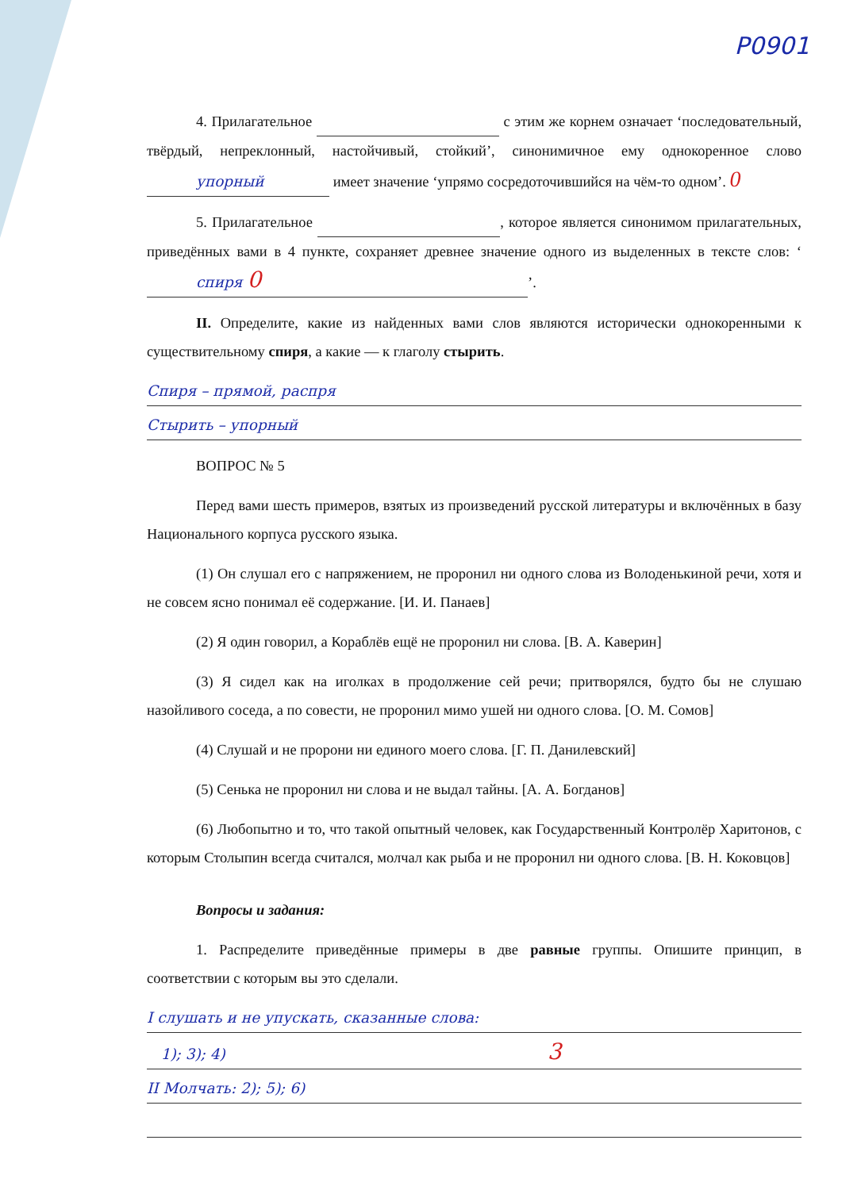P0901
4. Прилагательное с этим же корнем означает ‘последовательный, твёрдый, непреклонный, настойчивый, стойкий’, синонимичное ему однокоренное слово упорный имеет значение ‘упрямо сосредоточившийся на чём-то одном’. 0
5. Прилагательное , которое является синонимом прилагательных, приведённых вами в 4 пункте, сохраняет древнее значение одного из выделенных в тексте слов: ‘спиря 0’.
II. Определите, какие из найденных вами слов являются исторически однокоренными к существительному спиря, а какие — к глаголу стырить.
Спиря – прямой, распря
Стырить – упорный
ВОПРОС № 5
Перед вами шесть примеров, взятых из произведений русской литературы и включённых в базу Национального корпуса русского языка.
(1) Он слушал его с напряжением, не проронил ни одного слова из Володенькиной речи, хотя и не совсем ясно понимал её содержание. [И. И. Панаев]
(2) Я один говорил, а Кораблёв ещё не проронил ни слова. [В. А. Каверин]
(3) Я сидел как на иголках в продолжение сей речи; притворялся, будто бы не слушаю назойливого соседа, а по совести, не проронил мимо ушей ни одного слова. [О. М. Сомов]
(4) Слушай и не пророни ни единого моего слова. [Г. П. Данилевский]
(5) Сенька не проронил ни слова и не выдал тайны. [А. А. Богданов]
(6) Любопытно и то, что такой опытный человек, как Государственный Контролёр Харитонов, с которым Столыпин всегда считался, молчал как рыба и не проронил ни одного слова. [В. Н. Коковцов]
Вопросы и задания:
1. Распределите приведённые примеры в две равные группы. Опишите принцип, в соответствии с которым вы это сделали.
I слушать и не упускать, сказанные слова:
1); 3); 4) 3
II Молчать: 2); 5); 6)